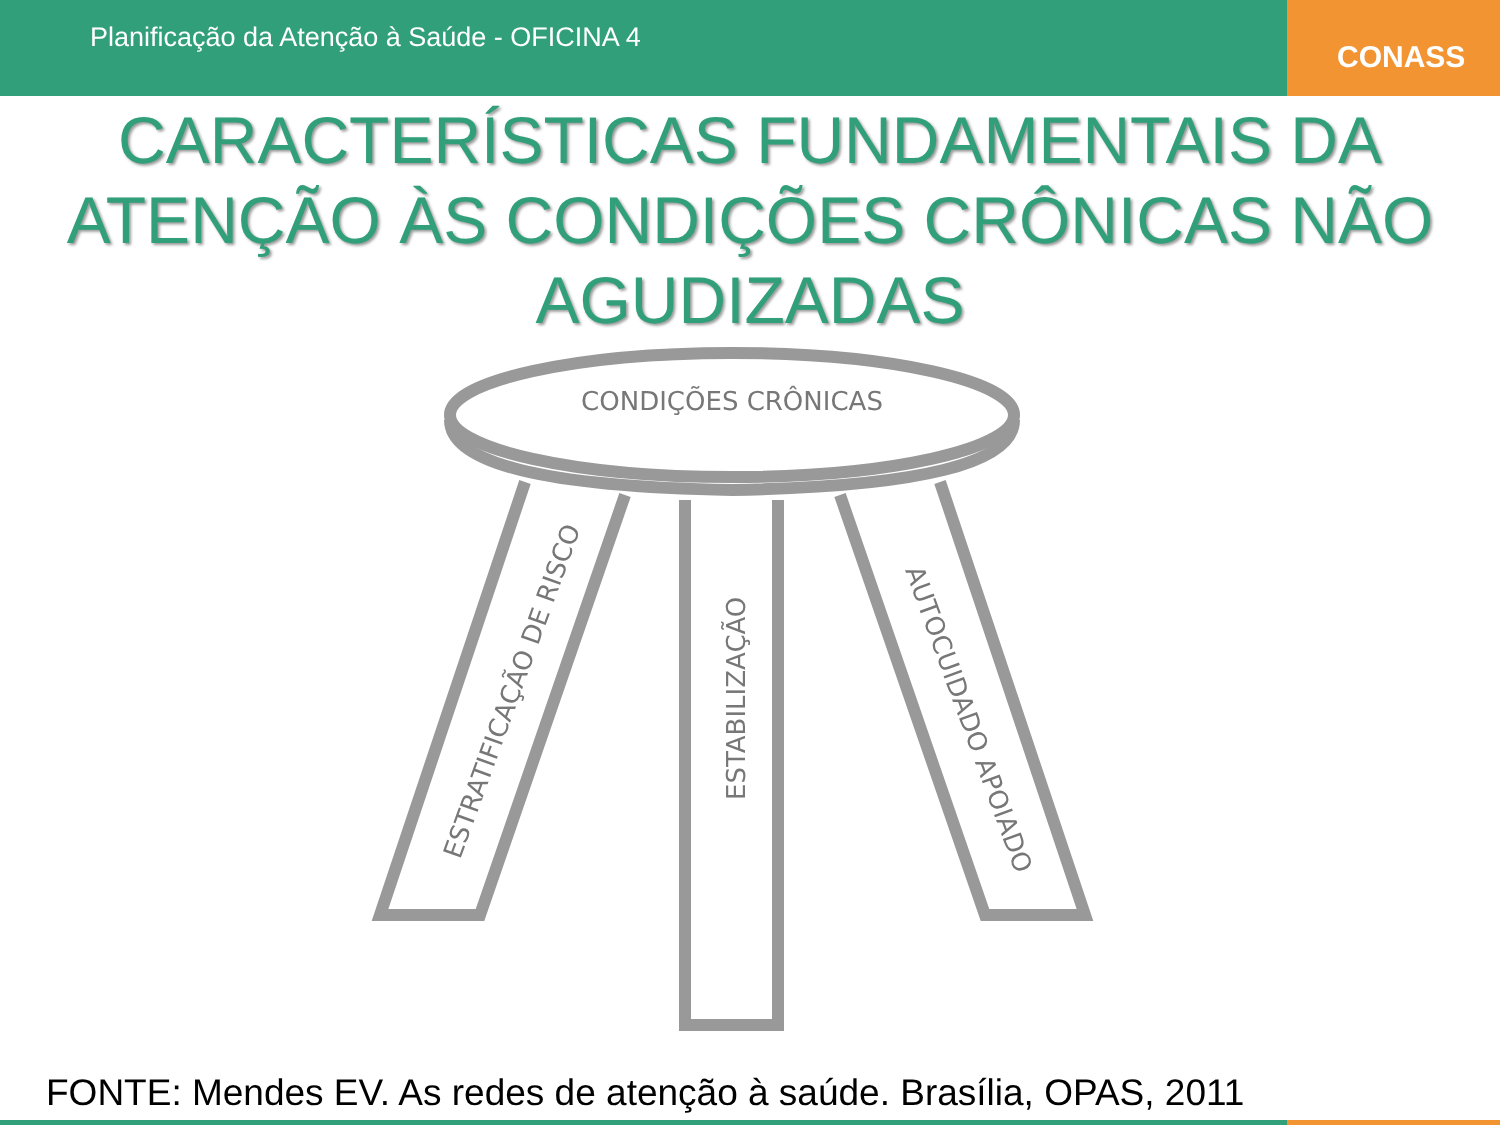Planificação da Atenção à Saúde - OFICINA 4
CONASS
CARACTERÍSTICAS FUNDAMENTAIS DA ATENÇÃO ÀS CONDIÇÕES CRÔNICAS NÃO AGUDIZADAS
CONDIÇÕES CRÔNICAS
ESTRATIFICAÇÃO DE RISCO
ESTABILIZAÇÃO
AUTOCUIDADO APOIADO
FONTE: Mendes EV. As redes de atenção à saúde. Brasília, OPAS, 2011